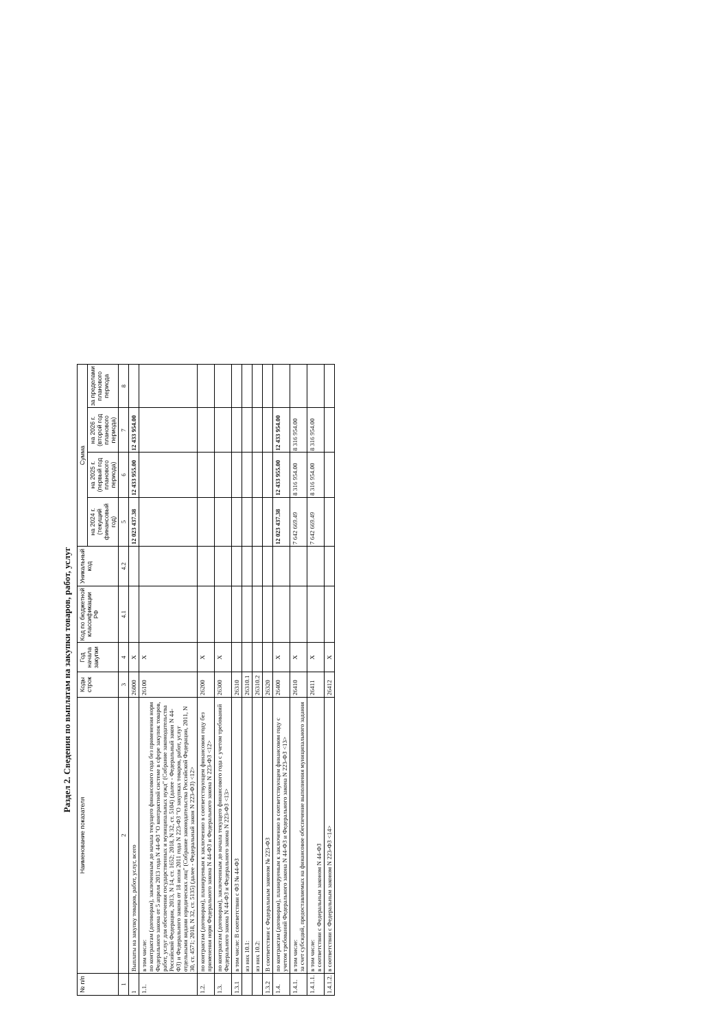Раздел 2. Сведения по выплатам на закупки товаров, работ, услуг
| № п/п | Наименование показателя | Коды строк | Год начала закупки | Код по бюджетной классификации РФ | Уникальный код | Сумма | | | |
| --- | --- | --- | --- | --- | --- | --- | --- | --- | --- |
| | | | | | | на 2024 г. (текущий финансовый год) | на 2025 г. (первый год планового периода) | на 2026 г. (второй год планового периода) | за пределами планового периода |
| 1 | 2 | 3 | 4 | 4.1 | 4.2 | 5 | 6 | 7 | 8 |
| 1 | Выплаты на закупку товаров, работ, услуг, всего | 26000 | X | | | 12 023 437.38 | 12 433 955.00 | 12 433 954.00 | |
| 1.1. | в том числе: по контрактам (договорам), заключенным до начала текущего финансового года без применения норм Федерального закона от 5 апреля 2013 года N 44-ФЗ "О контрактной системе в сфере закупок товаров, работ, услуг для обеспечения государственных и муниципальных нужд" (Собрание законодательства Российской Федерации, 2013, N 14, ст. 1652; 2018, N 32, ст. 5104) (далее - Федеральный закон N 44-ФЗ) и Федерального закона от 18 июля 2011 года N 223-ФЗ "О закупках товаров, работ, услуг отдельными видами юридических лиц" (Собрание законодательства Российской Федерации, 2011, N 30, ст. 4571; 2018, N 32, ст. 5135) (далее - Федеральный закон N 223-ФЗ) <12> | 26100 | X | | | | | | |
| 1.2. | по контрактам (договорам), планируемым к заключению в соответствующем финансовом году без применения норм Федерального закона N 44-ФЗ и Федерального закона N 223-ФЗ <12> | 26200 | X | | | | | | |
| 1.3. | по контрактам (договорам), заключенным до начала текущего финансового года с учетом требований Федерального закона N 44-ФЗ и Федерального закона N 223-ФЗ <13> | 26300 | X | | | | | | |
| 1.3.1 | в том числе: В соответствии с ФЗ № 44-ФЗ | 26310 | | | | | | | |
| | из них 10.1: | 26310.1 | | | | | | | |
| | из них 10.2: | 26310.2 | | | | | | | |
| 1.3.2 | В соответствии с Федеральным законом № 223-ФЗ | 26320 | | | | | | | |
| 1.4. | по контрактам (договорам), планируемым к заключению в соответствующем финансовом году с учетом требований Федерального закона N 44-ФЗ и Федерального закона N 223-ФЗ <13> | 26400 | X | | | 12 023 437.38 | 12 433 955.00 | 12 433 954.00 | |
| 1.4.1. | в том числе: за счет субсидий, предоставляемых на финансовое обеспечение выполнения муниципального задания | 26410 | X | | | 7 642 669.49 | 8 316 954.00 | 8 316 954.00 | |
| 1.4.1.1. | в том числе: в соответствии с Федеральным законом N 44-ФЗ | 26411 | X | | | 7 642 669.49 | 8 316 954.00 | 8 316 954.00 | |
| 1.4.1.2. | в соответствии с Федеральным законом N 223-ФЗ <14> | 26412 | X | | | | | | |